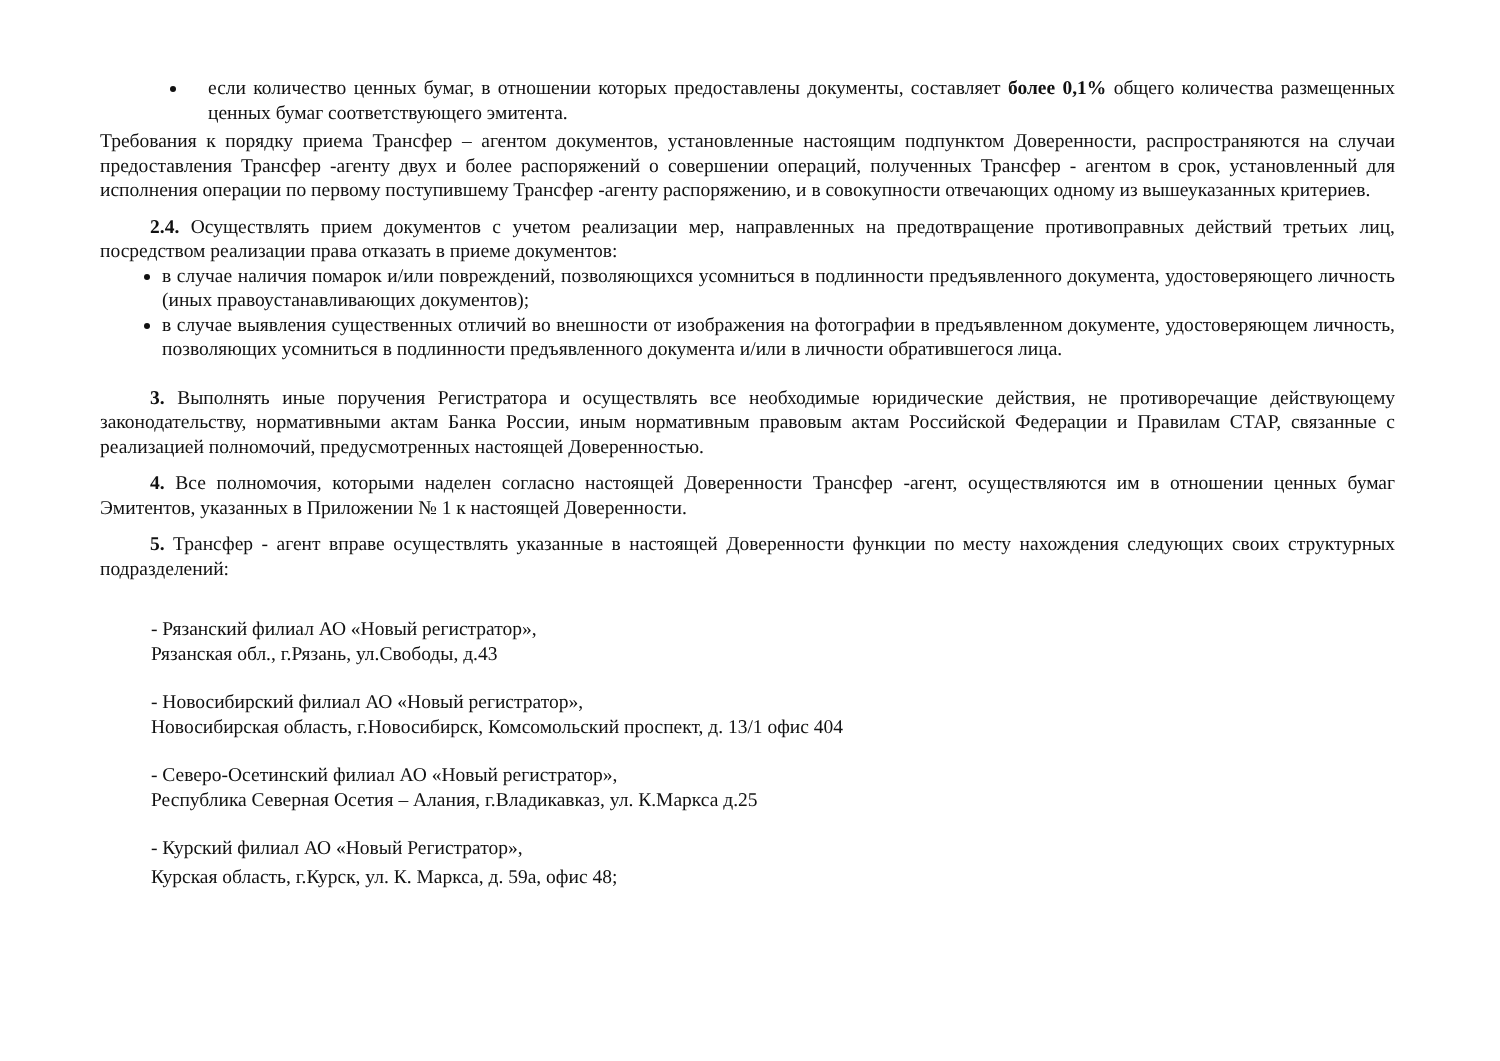если количество ценных бумаг, в отношении которых предоставлены документы, составляет более 0,1% общего количества размещенных ценных бумаг соответствующего эмитента.
Требования к порядку приема Трансфер – агентом документов, установленные настоящим подпунктом Доверенности, распространяются на случаи предоставления Трансфер -агенту двух и более распоряжений о совершении операций, полученных Трансфер - агентом в срок, установленный для исполнения операции по первому поступившему Трансфер -агенту распоряжению, и в совокупности отвечающих одному из вышеуказанных критериев.
2.4. Осуществлять прием документов с учетом реализации мер, направленных на предотвращение противоправных действий третьих лиц, посредством реализации права отказать в приеме документов:
в случае наличия помарок и/или повреждений, позволяющихся усомниться в подлинности предъявленного документа, удостоверяющего личность (иных правоустанавливающих документов);
в случае выявления существенных отличий во внешности от изображения на фотографии в предъявленном документе, удостоверяющем личность, позволяющих усомниться в подлинности предъявленного документа и/или в личности обратившегося лица.
3. Выполнять иные поручения Регистратора и осуществлять все необходимые юридические действия, не противоречащие действующему законодательству, нормативными актам Банка России, иным нормативным правовым актам Российской Федерации и Правилам СТАР, связанные с реализацией полномочий, предусмотренных настоящей Доверенностью.
4. Все полномочия, которыми наделен согласно настоящей Доверенности Трансфер -агент, осуществляются им в отношении ценных бумаг Эмитентов, указанных в Приложении № 1 к настоящей Доверенности.
5. Трансфер - агент вправе осуществлять указанные в настоящей Доверенности функции по месту нахождения следующих своих структурных подразделений:
- Рязанский филиал АО «Новый регистратор»,
Рязанская обл., г.Рязань, ул.Свободы, д.43
- Новосибирский филиал АО «Новый регистратор»,
Новосибирская область, г.Новосибирск, Комсомольский проспект, д. 13/1 офис 404
- Северо-Осетинский филиал АО «Новый регистратор»,
Республика Северная Осетия – Алания, г.Владикавказ, ул. К.Маркса д.25
- Курский филиал АО «Новый Регистратор»,
Курская область, г.Курск, ул. К. Маркса, д. 59а, офис 48;